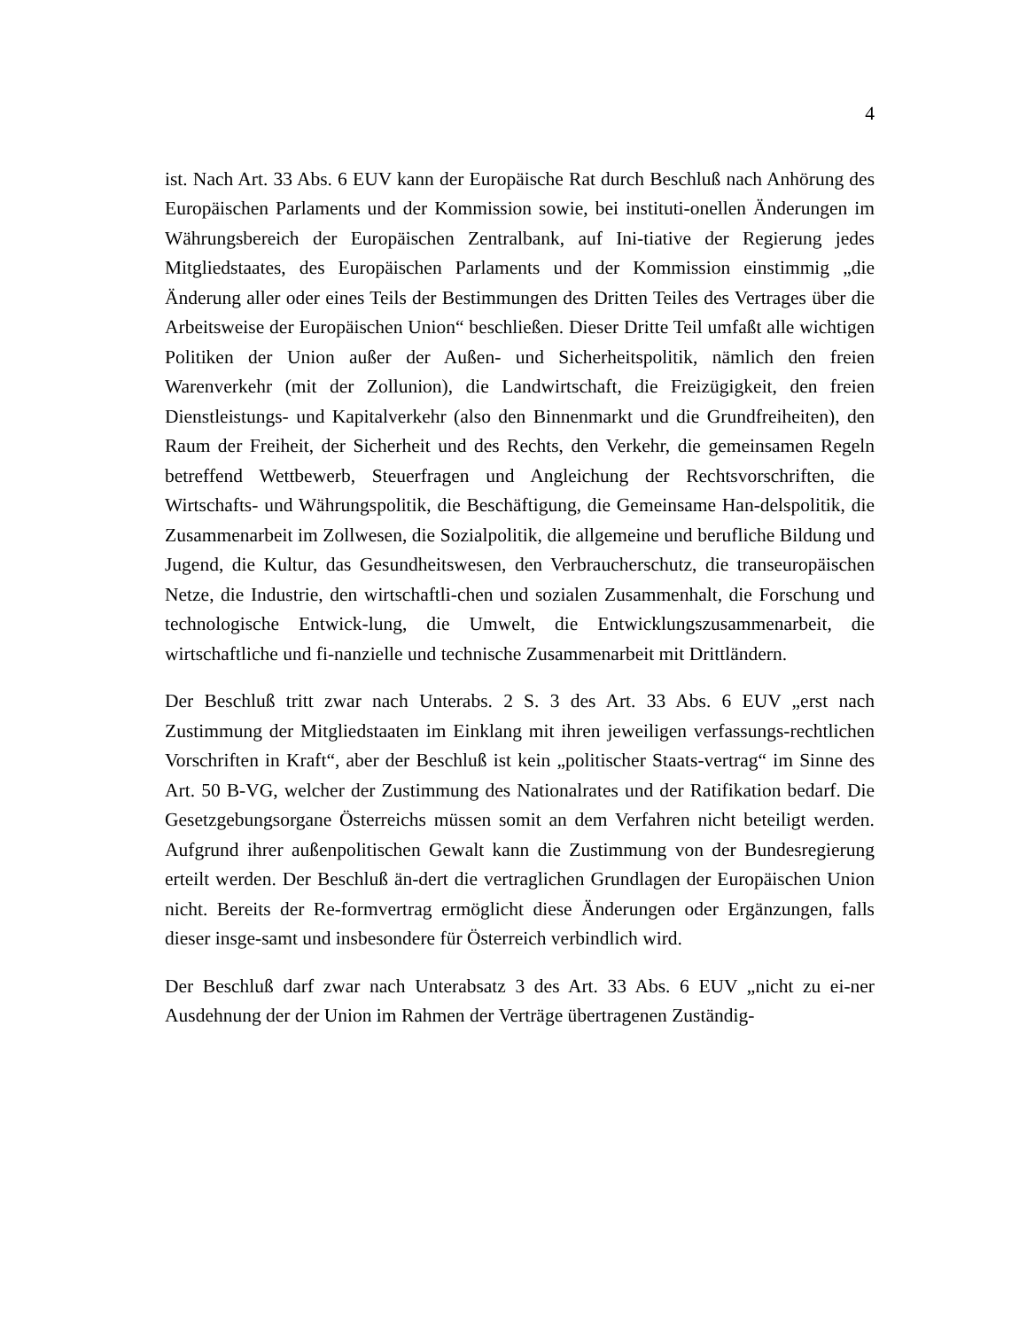4
ist. Nach Art. 33 Abs. 6 EUV kann der Europäische Rat durch Beschluß nach Anhörung des Europäischen Parlaments und der Kommission sowie, bei instituti-onellen Änderungen im Währungsbereich der Europäischen Zentralbank, auf Ini-tiative der Regierung jedes Mitgliedstaates, des Europäischen Parlaments und der Kommission einstimmig „die Änderung aller oder eines Teils der Bestimmungen des Dritten Teiles des Vertrages über die Arbeitsweise der Europäischen Union“ beschließen. Dieser Dritte Teil umfaßt alle wichtigen Politiken der Union außer der Außen- und Sicherheitspolitik, nämlich den freien Warenverkehr (mit der Zollunion), die Landwirtschaft, die Freizügigkeit, den freien Dienstleistungs- und Kapitalverkehr (also den Binnenmarkt und die Grundfreiheiten), den Raum der Freiheit, der Sicherheit und des Rechts, den Verkehr, die gemeinsamen Regeln betreffend Wettbewerb, Steuerfragen und Angleichung der Rechtsvorschriften, die Wirtschafts- und Währungspolitik, die Beschäftigung, die Gemeinsame Han-delspolitik, die Zusammenarbeit im Zollwesen, die Sozialpolitik, die allgemeine und berufliche Bildung und Jugend, die Kultur, das Gesundheitswesen, den Verbraucherschutz, die transeuropäischen Netze, die Industrie, den wirtschaftli-chen und sozialen Zusammenhalt, die Forschung und technologische Entwick-lung, die Umwelt, die Entwicklungszusammenarbeit, die wirtschaftliche und fi-nanzielle und technische Zusammenarbeit mit Drittländern.
Der Beschluß tritt zwar nach Unterabs. 2 S. 3 des Art. 33 Abs. 6 EUV „erst nach Zustimmung der Mitgliedstaaten im Einklang mit ihren jeweiligen verfassungs-rechtlichen Vorschriften in Kraft“, aber der Beschluß ist kein „politischer Staats-vertrag“ im Sinne des Art. 50 B-VG, welcher der Zustimmung des Nationalrates und der Ratifikation bedarf. Die Gesetzgebungsorgane Österreichs müssen somit an dem Verfahren nicht beteiligt werden. Aufgrund ihrer außenpolitischen Gewalt kann die Zustimmung von der Bundesregierung erteilt werden. Der Beschluß än-dert die vertraglichen Grundlagen der Europäischen Union nicht. Bereits der Re-formvertrag ermöglicht diese Änderungen oder Ergänzungen, falls dieser insge-samt und insbesondere für Österreich verbindlich wird.
Der Beschluß darf zwar nach Unterabsatz 3 des Art. 33 Abs. 6 EUV „nicht zu ei-ner Ausdehnung der der Union im Rahmen der Verträge übertragenen Zuständig-